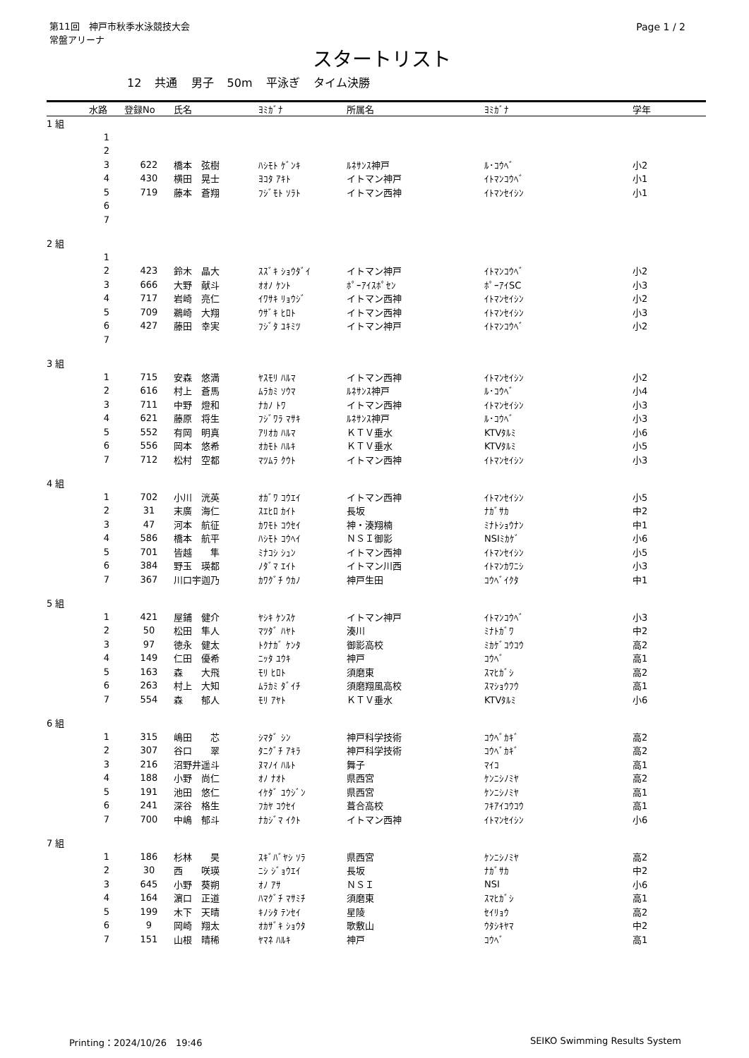第11回　神戸市秋季水泳競技大会
常盤アリーナ
Page 1 / 2
スタートリスト
12 共通 男子 50m 平泳ぎ タイム決勝
| | 水路 | 登録No | 氏名 | ﾖﾐｶﾞﾅ | 所属名 | ﾖﾐｶﾞﾅ | 学年 |
| --- | --- | --- | --- | --- | --- | --- | --- |
| 1 組 | | | | | | | |
| | 1 | | | | | | |
| | 2 | | | | | | |
| | 3 | 622 | 橋本 弦樹 | ﾊｼﾓﾄ ｹﾞﾝｷ | ﾙﾈｻﾝｽ神戸 | ﾙ･ｺｳﾍﾞ | 小2 |
| | 4 | 430 | 横田 晃士 | ﾖｺﾀ ｱｷﾄ | イトマン神戸 | ｲﾄﾏﾝｺｳﾍﾞ | 小1 |
| | 5 | 719 | 藤本 蒼翔 | ﾌｼﾞﾓﾄ ｿﾗﾄ | イトマン西神 | ｲﾄﾏﾝｾｲｼﾝ | 小1 |
| | 6 | | | | | | |
| | 7 | | | | | | |
| 2 組 | | | | | | | |
| | 1 | | | | | | |
| | 2 | 423 | 鈴木 晶大 | ｽｽﾞｷ ｼｮｳﾀﾞｲ | イトマン神戸 | ｲﾄﾏﾝｺｳﾍﾞ | 小2 |
| | 3 | 666 | 大野 献斗 | ｵｵﾉ ｹﾝﾄ | ﾎﾟｰｱｲｽﾎﾟｾﾝ | ﾎﾟｰｱｲSC | 小3 |
| | 4 | 717 | 岩崎 亮仁 | ｲﾜｻｷ ﾘｮｳｼﾞ | イトマン西神 | ｲﾄﾏﾝｾｲｼﾝ | 小2 |
| | 5 | 709 | 鵜崎 大翔 | ｳｻﾞｷ ﾋﾛﾄ | イトマン西神 | ｲﾄﾏﾝｾｲｼﾝ | 小3 |
| | 6 | 427 | 藤田 幸実 | ﾌｼﾞﾀ ﾕｷﾐﾂ | イトマン神戸 | ｲﾄﾏﾝｺｳﾍﾞ | 小2 |
| | 7 | | | | | | |
| 3 組 | | | | | | | |
| | 1 | 715 | 安森 悠満 | ﾔｽﾓﾘ ﾊﾙﾏ | イトマン西神 | ｲﾄﾏﾝｾｲｼﾝ | 小2 |
| | 2 | 616 | 村上 蒼馬 | ﾑﾗｶﾐ ｿｳﾏ | ﾙﾈｻﾝｽ神戸 | ﾙ･ｺｳﾍﾞ | 小4 |
| | 3 | 711 | 中野 燈和 | ﾅｶﾉ ﾄﾜ | イトマン西神 | ｲﾄﾏﾝｾｲｼﾝ | 小3 |
| | 4 | 621 | 藤原 将生 | ﾌｼﾞﾜﾗ ﾏｻｷ | ﾙﾈｻﾝｽ神戸 | ﾙ･ｺｳﾍﾞ | 小3 |
| | 5 | 552 | 有岡 明真 | ｱﾘｵｶ ﾊﾙﾏ | ＫＴＶ垂水 | KTVﾀﾙﾐ | 小6 |
| | 6 | 556 | 岡本 悠希 | ｵｶﾓﾄ ﾊﾙｷ | ＫＴＶ垂水 | KTVﾀﾙﾐ | 小5 |
| | 7 | 712 | 松村 空都 | ﾏﾂﾑﾗ ｸｳﾄ | イトマン西神 | ｲﾄﾏﾝｾｲｼﾝ | 小3 |
| 4 組 | | | | | | | |
| | 1 | 702 | 小川 洸英 | ｵｶﾞﾜ ｺｳｴｲ | イトマン西神 | ｲﾄﾏﾝｾｲｼﾝ | 小5 |
| | 2 | 31 | 末廣 海仁 | ｽｴﾋﾛ ｶｲﾄ | 長坂 | ﾅｶﾞｻｶ | 中2 |
| | 3 | 47 | 河本 航征 | ｶﾜﾓﾄ ｺｳｾｲ | 神・湊翔楠 | ﾐﾅﾄｼｮｳﾅﾝ | 中1 |
| | 4 | 586 | 橋本 航平 | ﾊｼﾓﾄ ｺｳﾍｲ | ＮＳＩ御影 | NSIﾐｶｹﾞ | 小6 |
| | 5 | 701 | 皆越 隼 | ﾐﾅｺｼ ｼｭﾝ | イトマン西神 | ｲﾄﾏﾝｾｲｼﾝ | 小5 |
| | 6 | 384 | 野玉 瑛都 | ﾉﾀﾞﾏ ｴｲﾄ | イトマン川西 | ｲﾄﾏﾝｶﾜﾆｼ | 小3 |
| | 7 | 367 | 川口宇迦乃 | ｶﾜｸﾞﾁ ｳｶﾉ | 神戸生田 | ｺｳﾍﾞｲｸﾀ | 中1 |
| 5 組 | | | | | | | |
| | 1 | 421 | 屋鋪 健介 | ﾔｼｷ ｹﾝｽｹ | イトマン神戸 | ｲﾄﾏﾝｺｳﾍﾞ | 小3 |
| | 2 | 50 | 松田 隼人 | ﾏﾂﾀﾞ ﾊﾔﾄ | 湊川 | ﾐﾅﾄｶﾞﾜ | 中2 |
| | 3 | 97 | 徳永 健太 | ﾄｸﾅｶﾞ ｹﾝﾀ | 御影高校 | ﾐｶｹﾞｺｳｺｳ | 高2 |
| | 4 | 149 | 仁田 優希 | ﾆｯﾀ ﾕｳｷ | 神戸 | ｺｳﾍﾞ | 高1 |
| | 5 | 163 | 森 大飛 | ﾓﾘ ﾋﾛﾄ | 須磨東 | ｽﾏﾋｶﾞｼ | 高2 |
| | 6 | 263 | 村上 大知 | ﾑﾗｶﾐ ﾀﾞｲﾁ | 須磨翔風高校 | ｽﾏｼｮｳﾌｳ | 高1 |
| | 7 | 554 | 森 郁人 | ﾓﾘ ｱﾔﾄ | ＫＴＶ垂水 | KTVﾀﾙﾐ | 小6 |
| 6 組 | | | | | | | |
| | 1 | 315 | 嶋田 芯 | ｼﾏﾀﾞ ｼﾝ | 神戸科学技術 | ｺｳﾍﾞｶｷﾞ | 高2 |
| | 2 | 307 | 谷口 翠 | ﾀﾆｸﾞﾁ ｱｷﾗ | 神戸科学技術 | ｺｳﾍﾞｶｷﾞ | 高2 |
| | 3 | 216 | 沼野井遥斗 | ﾇﾏﾉｲ ﾊﾙﾄ | 舞子 | ﾏｲｺ | 高1 |
| | 4 | 188 | 小野 尚仁 | ｵﾉ ﾅｵﾄ | 県西宮 | ｹﾝﾆｼﾉﾐﾔ | 高2 |
| | 5 | 191 | 池田 悠仁 | ｲｹﾀﾞ ﾕｳｼﾞﾝ | 県西宮 | ｹﾝﾆｼﾉﾐﾔ | 高1 |
| | 6 | 241 | 深谷 格生 | ﾌｶﾔ ｺｳｾｲ | 葺合高校 | ﾌｷｱｲｺｳｺｳ | 高1 |
| | 7 | 700 | 中嶋 郁斗 | ﾅｶｼﾞﾏ ｲｸﾄ | イトマン西神 | ｲﾄﾏﾝｾｲｼﾝ | 小6 |
| 7 組 | | | | | | | |
| | 1 | 186 | 杉林 昊 | ｽｷﾞﾊﾞﾔｼ ｿﾗ | 県西宮 | ｹﾝﾆｼﾉﾐﾔ | 高2 |
| | 2 | 30 | 西 咲瑛 | ﾆｼ ｼﾞｮｳｴｲ | 長坂 | ﾅｶﾞｻｶ | 中2 |
| | 3 | 645 | 小野 葵朔 | ｵﾉ ｱｻ | ＮＳＩ | NSI | 小6 |
| | 4 | 164 | 濵口 正道 | ﾊﾏｸﾞﾁ ﾏｻﾐﾁ | 須磨東 | ｽﾏﾋｶﾞｼ | 高1 |
| | 5 | 199 | 木下 天晴 | ｷﾉｼﾀ ﾃﾝｾｲ | 星陵 | ｾｲﾘｮｳ | 高2 |
| | 6 | 9 | 岡崎 翔太 | ｵｶｻﾞｷ ｼｮｳﾀ | 歌敷山 | ｳﾀｼｷﾔﾏ | 中2 |
| | 7 | 151 | 山根 晴稀 | ﾔﾏﾈ ﾊﾙｷ | 神戸 | ｺｳﾍﾞ | 高1 |
Printing：2024/10/26　19:46 SEIKO Swimming Results System